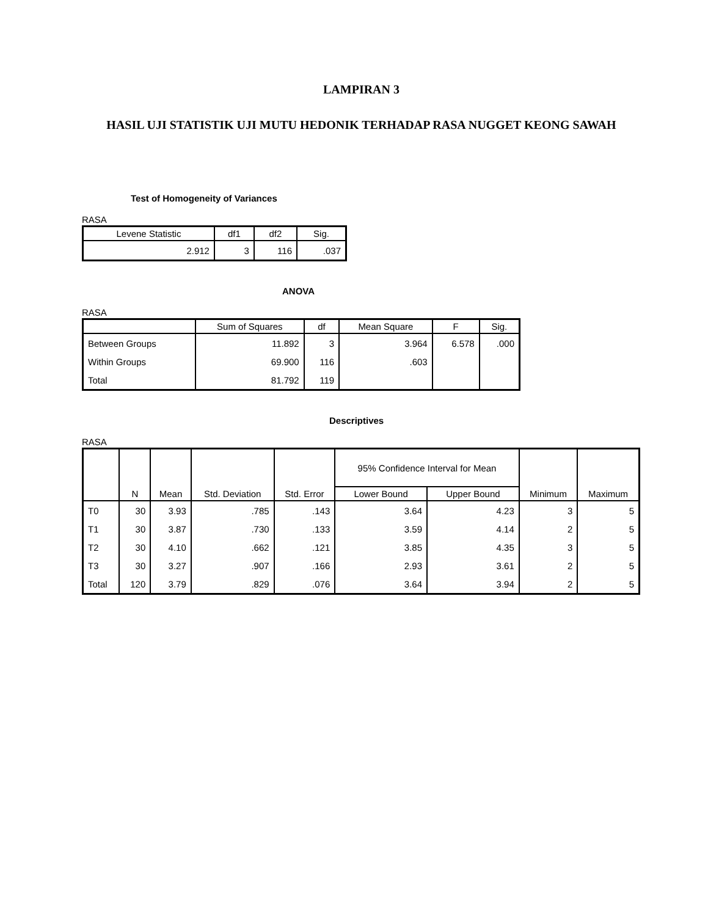LAMPIRAN 3
HASIL UJI STATISTIK UJI MUTU HEDONIK TERHADAP RASA NUGGET KEONG SAWAH
Test of Homogeneity of Variances
RASA
| Levene Statistic | df1 | df2 | Sig. |
| --- | --- | --- | --- |
| 2.912 | 3 | 116 | .037 |
ANOVA
RASA
| | Sum of Squares | df | Mean Square | F | Sig. |
| --- | --- | --- | --- | --- | --- |
| Between Groups | 11.892 | 3 | 3.964 | 6.578 | .000 |
| Within Groups | 69.900 | 116 | .603 | | |
| Total | 81.792 | 119 | | | |
Descriptives
RASA
| | N | Mean | Std. Deviation | Std. Error | 95% Confidence Interval for Mean | | Minimum | Maximum |
| --- | --- | --- | --- | --- | --- | --- | --- | --- |
| | | | | | Lower Bound | Upper Bound | | |
| T0 | 30 | 3.93 | .785 | .143 | 3.64 | 4.23 | 3 | 5 |
| T1 | 30 | 3.87 | .730 | .133 | 3.59 | 4.14 | 2 | 5 |
| T2 | 30 | 4.10 | .662 | .121 | 3.85 | 4.35 | 3 | 5 |
| T3 | 30 | 3.27 | .907 | .166 | 2.93 | 3.61 | 2 | 5 |
| Total | 120 | 3.79 | .829 | .076 | 3.64 | 3.94 | 2 | 5 |